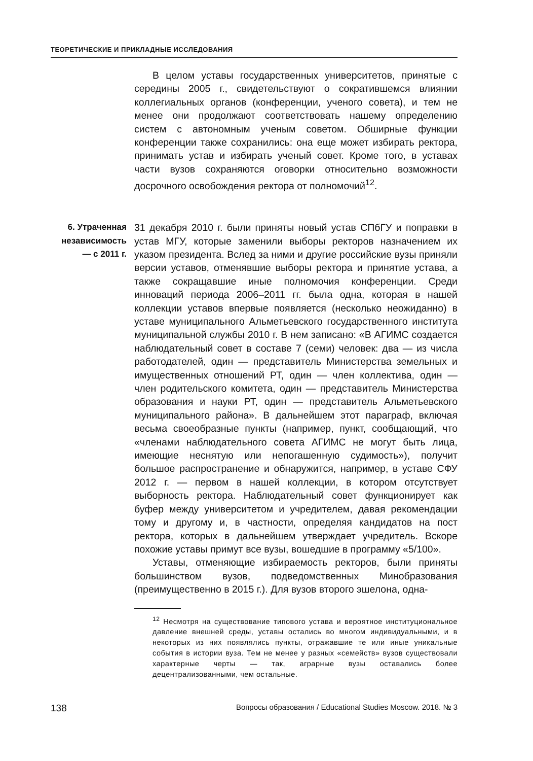ТЕОРЕТИЧЕСКИЕ И ПРИКЛАДНЫЕ ИССЛЕДОВАНИЯ
В целом уставы государственных университетов, принятые с середины 2005 г., свидетельствуют о сократившемся влиянии коллегиальных органов (конференции, ученого совета), и тем не менее они продолжают соответствовать нашему определению систем с автономным ученым советом. Обширные функции конференции также сохранились: она еще может избирать ректора, принимать устав и избирать ученый совет. Кроме того, в уставах части вузов сохраняются оговорки относительно возможности досрочного освобождения ректора от полномочий<sup>12</sup>.
6. Утраченная независимость — с 2011 г.
31 декабря 2010 г. были приняты новый устав СПбГУ и поправки в устав МГУ, которые заменили выборы ректоров назначением их указом президента. Вслед за ними и другие российские вузы приняли версии уставов, отменявшие выборы ректора и принятие устава, а также сокращавшие иные полномочия конференции. Среди инноваций периода 2006–2011 гг. была одна, которая в нашей коллекции уставов впервые появляется (несколько неожиданно) в уставе муниципального Альметьевского государственного института муниципальной службы 2010 г. В нем записано: «В АГИМС создается наблюдательный совет в составе 7 (семи) человек: два — из числа работодателей, один — представитель Министерства земельных и имущественных отношений РТ, один — член коллектива, один — член родительского комитета, один — представитель Министерства образования и науки РТ, один — представитель Альметьевского муниципального района». В дальнейшем этот параграф, включая весьма своеобразные пункты (например, пункт, сообщающий, что «членами наблюдательного совета АГИМС не могут быть лица, имеющие неснятую или непогашенную судимость»), получит большое распространение и обнаружится, например, в уставе СФУ 2012 г. — первом в нашей коллекции, в котором отсутствует выборность ректора. Наблюдательный совет функционирует как буфер между университетом и учредителем, давая рекомендации тому и другому и, в частности, определяя кандидатов на пост ректора, которых в дальнейшем утверждает учредитель. Вскоре похожие уставы примут все вузы, вошедшие в программу «5/100».
Уставы, отменяющие избираемость ректоров, были приняты большинством вузов, подведомственных Минобразования (преимущественно в 2015 г.). Для вузов второго эшелона, одна-
<sup>12</sup> Несмотря на существование типового устава и вероятное институциональное давление внешней среды, уставы остались во многом индивидуальными, и в некоторых из них появлялись пункты, отражавшие те или иные уникальные события в истории вуза. Тем не менее у разных «семейств» вузов существовали характерные черты — так, аграрные вузы оставались более децентрализованными, чем остальные.
138 Вопросы образования / Educational Studies Moscow. 2018. № 3